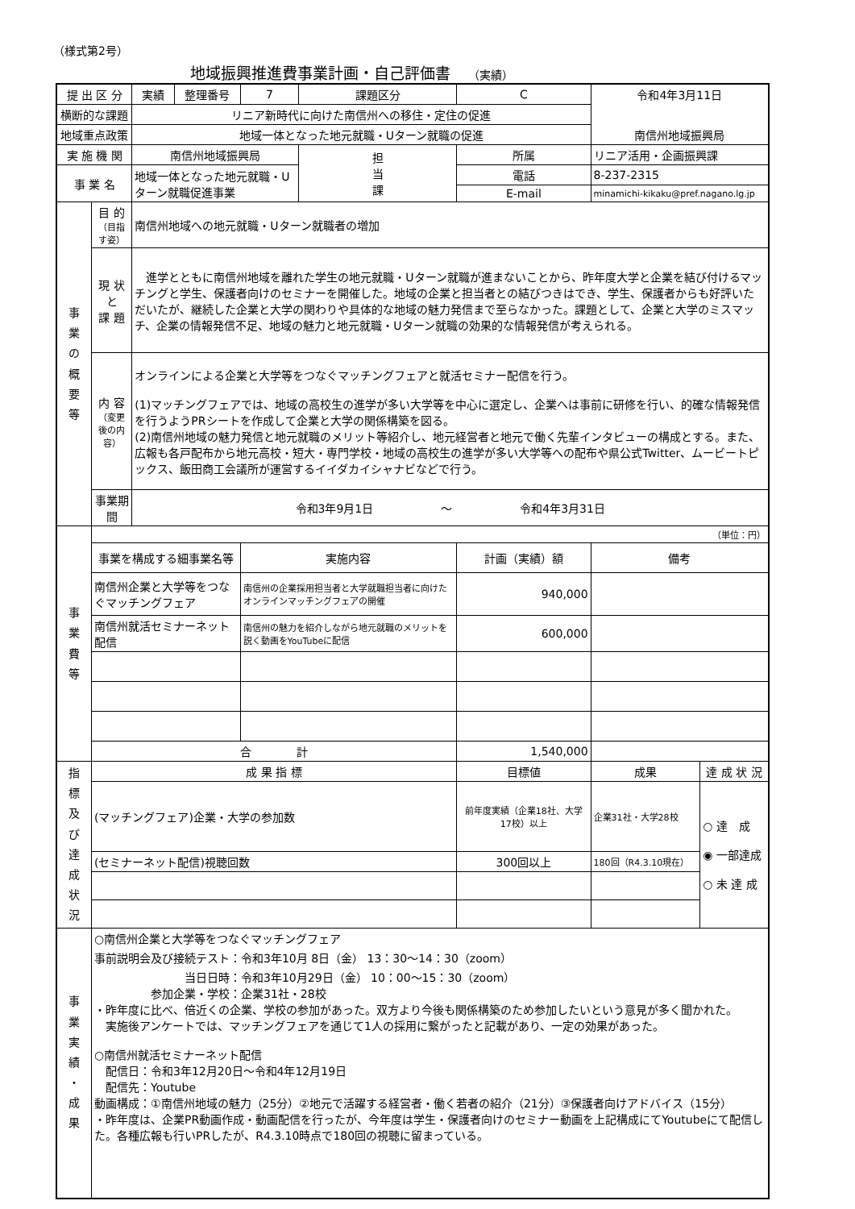（様式第2号）
地域振興推進費事業計画・自己評価書 （実績）
| 提 出 区 分 | | 実績 | 整理番号 | 7 | 課題区分 | C | 令和4年3月11日 | | |
| 横断的な課題 | | リニア新時代に向けた南信州への移住・定住の促進 | | | | | | | |
| 地域重点政策 | | 地域一体となった地元就職・Uターン就職の促進 | | | | | 南信州地域振興局 | | |
| 実 施 機 関 | | 南信州地域振興局 | | | 担 当 課 | 所属 | リニア活用・企画振興課 | | |
| 事 業 名 | | 地域一体となった地元就職・Uターン就職促進事業 | | | | 電話 | 8-237-2315 | | |
| | | | | | | E-mail | minamichi-kikaku@pref.nagano.lg.jp | | |
| 事 業 の 概 要 等 | 目 的 （目指す姿） | 南信州地域への地元就職・Uターン就職者の増加 | | | | | | | |
| | 現 状 と 課 題 | 進学とともに南信州地域を離れた学生の地元就職・Uターン就職が進まないことから、昨年度大学と企業を結び付けるマッチングと学生、保護者向けのセミナーを開催した。地域の企業と担当者との結びつきはでき、学生、保護者からも好評いただいたが、継続した企業と大学の関わりや具体的な地域の魅力発信まで至らなかった。課題として、企業と大学のミスマッチ、企業の情報発信不足、地域の魅力と地元就職・Uターン就職の効果的な情報発信が考えられる。 | | | | | | | |
| | 内 容 （変更後の内容） | オンラインによる企業と大学等をつなぐマッチングフェアと就活セミナー配信を行う。 (1)マッチングフェアでは、地域の高校生の進学が多い大学等を中心に選定し、企業へは事前に研修を行い、的確な情報発信を行うようPRシートを作成して企業と大学の関係構築を図る。 (2)南信州地域の魅力発信と地元就職のメリット等紹介し、地元経営者と地元で働く先輩インタビューの構成とする。また、広報も各戸配布から地元高校・短大・専門学校・地域の高校生の進学が多い大学等への配布や県公式Twitter、ムービートピックス、飯田商工会議所が運営するイイダカイシャナビなどで行う。 | | | | | | | |
| | 事業期間 | 令和3年9月1日 ～ 令和4年3月31日 | | | | | | | |
| 事 業 費 等 | （単位：円） | | | | | | | | |
| | 事業を構成する細事業名等 | | | 実施内容 | | 計画（実績）額 | | 備考 | |
| | 南信州企業と大学等をつなぐマッチングフェア | | | 南信州の企業採用担当者と大学就職担当者に向けたオンラインマッチングフェアの開催 | | 940,000 | | | |
| | 南信州就活セミナーネット配信 | | | 南信州の魅力を紹介しながら地元就職のメリットを説く動画をYouTubeに配信 | | 600,000 | | | |
| | 合 計 | | | | | 1,540,000 | | | |
| 指 標 及 び 達 成 状 況 | 成 果 指 標 | | | | | 目標値 | | 成果 | 達 成 状 況 |
| | (マッチングフェア)企業・大学の参加数 | | | | | 前年度実績（企業18社、大学17校）以上 | | 企業31社・大学28校 | ○ 達 成 ◉ 一部達成 ○ 未 達 成 |
| | (セミナーネット配信)視聴回数 | | | | | 300回以上 | | 180回（R4.3.10現在） | |
| 事 業 実 績 ・ 成 果 | ○南信州企業と大学等をつなぐマッチングフェア 事前説明会及び接続テスト：令和3年10月 8日（金） 13：30～14：30（zoom） 当日日時：令和3年10月29日（金） 10：00～15：30（zoom） 参加企業・学校：企業31社・28校 ・昨年度に比べ、倍近くの企業、学校の参加があった。双方より今後も関係構築のため参加したいという意見が多く聞かれた。 実施後アンケートでは、マッチングフェアを通じて1人の採用に繋がったと記載があり、一定の効果があった。 ○南信州就活セミナーネット配信 配信日：令和3年12月20日～令和4年12月19日 配信先：Youtube 動画構成：①南信州地域の魅力（25分）②地元で活躍する経営者・働く若者の紹介（21分）③保護者向けアドバイス（15分） ・昨年度は、企業PR動画作成・動画配信を行ったが、今年度は学生・保護者向けのセミナー動画を上記構成にてYoutubeにて配信した。各種広報も行いPRしたが、R4.3.10時点で180回の視聴に留まっている。 | | | | | | | | |